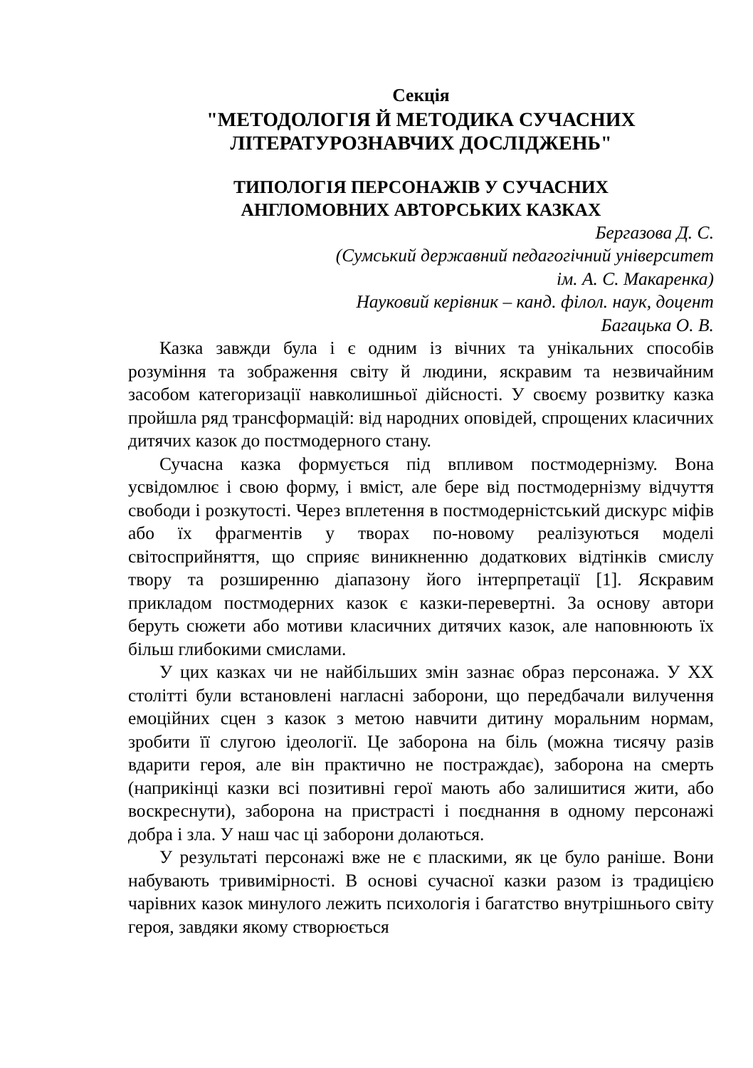Секція
"МЕТОДОЛОГІЯ Й МЕТОДИКА СУЧАСНИХ
ЛІТЕРАТУРОЗНАВЧИХ ДОСЛІДЖЕНЬ"
ТИПОЛОГІЯ ПЕРСОНАЖІВ У СУЧАСНИХ
АНГЛОМОВНИХ АВТОРСЬКИХ КАЗКАХ
Бергазова Д. С.
(Сумський державний педагогічний університет
ім. А. С. Макаренка)
Науковий керівник – канд. філол. наук, доцент
Багацька О. В.
Казка завжди була і є одним із вічних та унікальних способів розуміння та зображення світу й людини, яскравим та незвичайним засобом категоризації навколишньої дійсності. У своєму розвитку казка пройшла ряд трансформацій: від народних оповідей, спрощених класичних дитячих казок до постмодерного стану.
Сучасна казка формується під впливом постмодернізму. Вона усвідомлює і свою форму, і вміст, але бере від постмодернізму відчуття свободи і розкутості. Через вплетення в постмодерністський дискурс міфів або їх фрагментів у творах по-новому реалізуються моделі світосприйняття, що сприяє виникненню додаткових відтінків смислу твору та розширенню діапазону його інтерпретації [1]. Яскравим прикладом постмодерних казок є казки-перевертні. За основу автори беруть сюжети або мотиви класичних дитячих казок, але наповнюють їх більш глибокими смислами.
У цих казках чи не найбільших змін зазнає образ персонажа. У ХХ столітті були встановлені нагласні заборони, що передбачали вилучення емоційних сцен з казок з метою навчити дитину моральним нормам, зробити її слугою ідеології. Це заборона на біль (можна тисячу разів вдарити героя, але він практично не постраждає), заборона на смерть (наприкінці казки всі позитивні герої мають або залишитися жити, або воскреснути), заборона на пристрасті і поєднання в одному персонажі добра і зла. У наш час ці заборони долаються.
У результаті персонажі вже не є пласкими, як це було раніше. Вони набувають тривимірності. В основі сучасної казки разом із традицією чарівних казок минулого лежить психологія і багатство внутрішнього світу героя, завдяки якому створюється